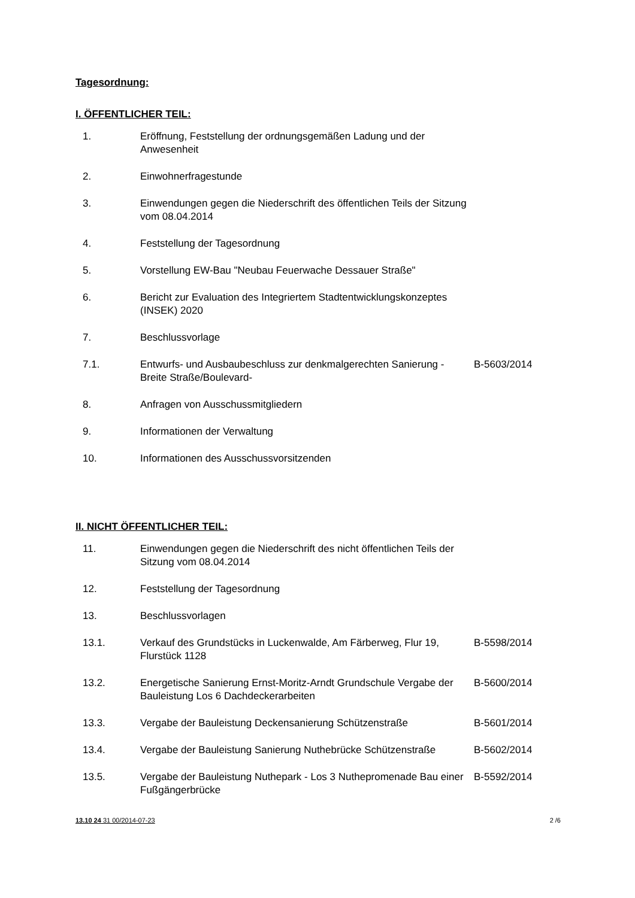Tagesordnung:
I. ÖFFENTLICHER TEIL:
| 1. | Eröffnung, Feststellung der ordnungsgemäßen Ladung und der Anwesenheit | |
| 2. | Einwohnerfragestunde | |
| 3. | Einwendungen gegen die Niederschrift des öffentlichen Teils der Sitzung vom 08.04.2014 | |
| 4. | Feststellung der Tagesordnung | |
| 5. | Vorstellung EW-Bau "Neubau Feuerwache Dessauer Straße" | |
| 6. | Bericht zur Evaluation des Integriertem Stadtentwicklungskonzeptes (INSEK) 2020 | |
| 7. | Beschlussvorlage | |
| 7.1. | Entwurfs- und Ausbaubeschluss zur denkmalgerechten Sanierung -Breite Straße/Boulevard- | B-5603/2014 |
| 8. | Anfragen von Ausschussmitgliedern | |
| 9. | Informationen der Verwaltung | |
| 10. | Informationen des Ausschussvorsitzenden | |
II. NICHT ÖFFENTLICHER TEIL:
| 11. | Einwendungen gegen die Niederschrift des nicht öffentlichen Teils der Sitzung vom 08.04.2014 | |
| 12. | Feststellung der Tagesordnung | |
| 13. | Beschlussvorlagen | |
| 13.1. | Verkauf des Grundstücks in Luckenwalde, Am Färberweg, Flur 19, Flurstück 1128 | B-5598/2014 |
| 13.2. | Energetische Sanierung Ernst-Moritz-Arndt Grundschule Vergabe der Bauleistung Los 6 Dachdeckerarbeiten | B-5600/2014 |
| 13.3. | Vergabe der Bauleistung Deckensanierung Schützenstraße | B-5601/2014 |
| 13.4. | Vergabe der Bauleistung Sanierung Nuthebrücke Schützenstraße | B-5602/2014 |
| 13.5. | Vergabe der Bauleistung Nuthepark - Los 3 Nuthepromenade Bau einer Fußgängerbrücke | B-5592/2014 |
13.10 24 31 00/2014-07-23 2 /6